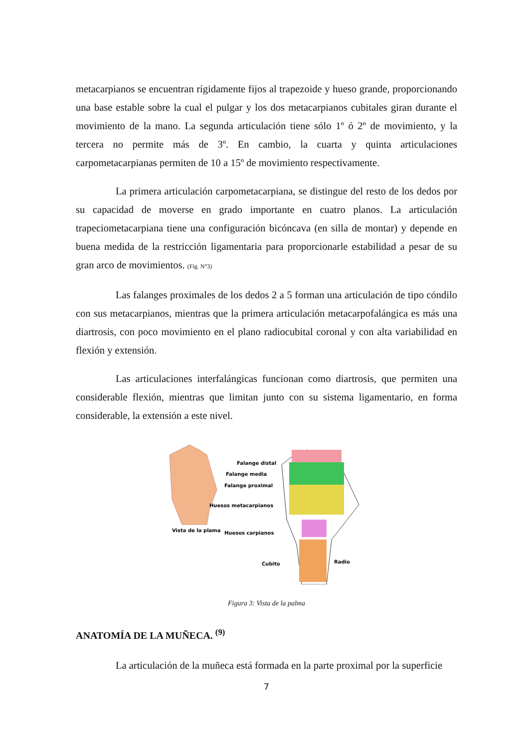metacarpianos se encuentran rígidamente fijos al trapezoide y hueso grande, proporcionando una base estable sobre la cual el pulgar y los dos metacarpianos cubitales giran durante el movimiento de la mano. La segunda articulación tiene sólo 1º ó 2º de movimiento, y la tercera no permite más de 3º. En cambio, la cuarta y quinta articulaciones carpometacarpianas permiten de 10 a 15º de movimiento respectivamente.
La primera articulación carpometacarpiana, se distingue del resto de los dedos por su capacidad de moverse en grado importante en cuatro planos. La articulación trapeciometacarpiana tiene una configuración bicóncava (en silla de montar) y depende en buena medida de la restricción ligamentaria para proporcionarle estabilidad a pesar de su gran arco de movimientos. (Fig. N°3)
Las falanges proximales de los dedos 2 a 5 forman una articulación de tipo cóndilo con sus metacarpianos, mientras que la primera articulación metacarpofalángica es más una diartrosis, con poco movimiento en el plano radiocubital coronal y con alta variabilidad en flexión y extensión.
Las articulaciones interfalángicas funcionan como diartrosis, que permiten una considerable flexión, mientras que limitan junto con su sistema ligamentario, en forma considerable, la extensión a este nivel.
Vista de la plama
Falange distal
Falange media
Falange proximal
Huesos metacarpianos
Huesos carpianos
Cubito
Radio
Figura 3: Vista de la palma
ANATOMÍA DE LA MUÑECA. <sup>(9)</sup>
La articulación de la muñeca está formada en la parte proximal por la superficie
7